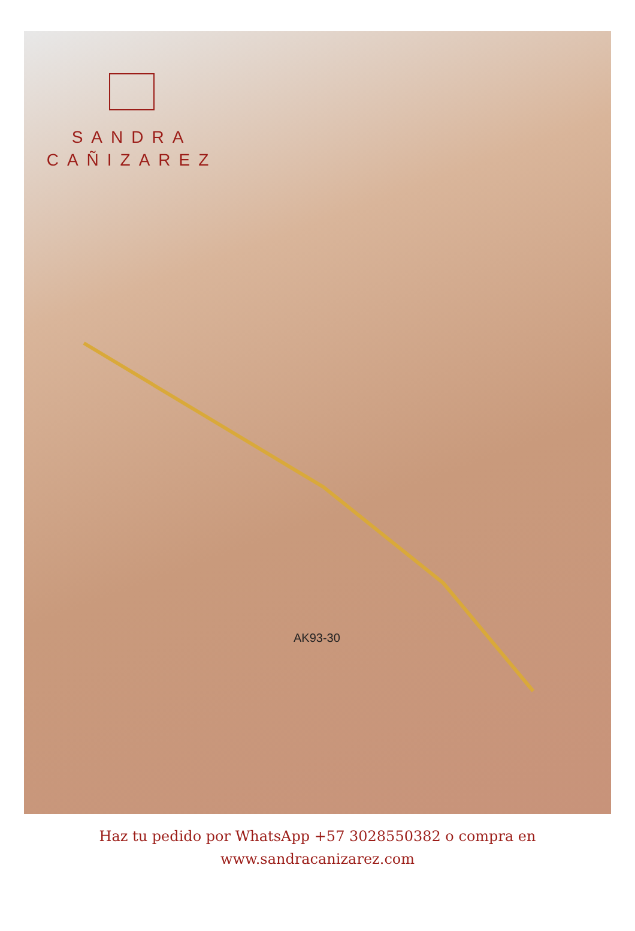SANDRA
CAÑIZAREZ
AK93-30
Haz tu pedido por WhatsApp +57 3028550382 o compra en
www.sandracanizarez.com